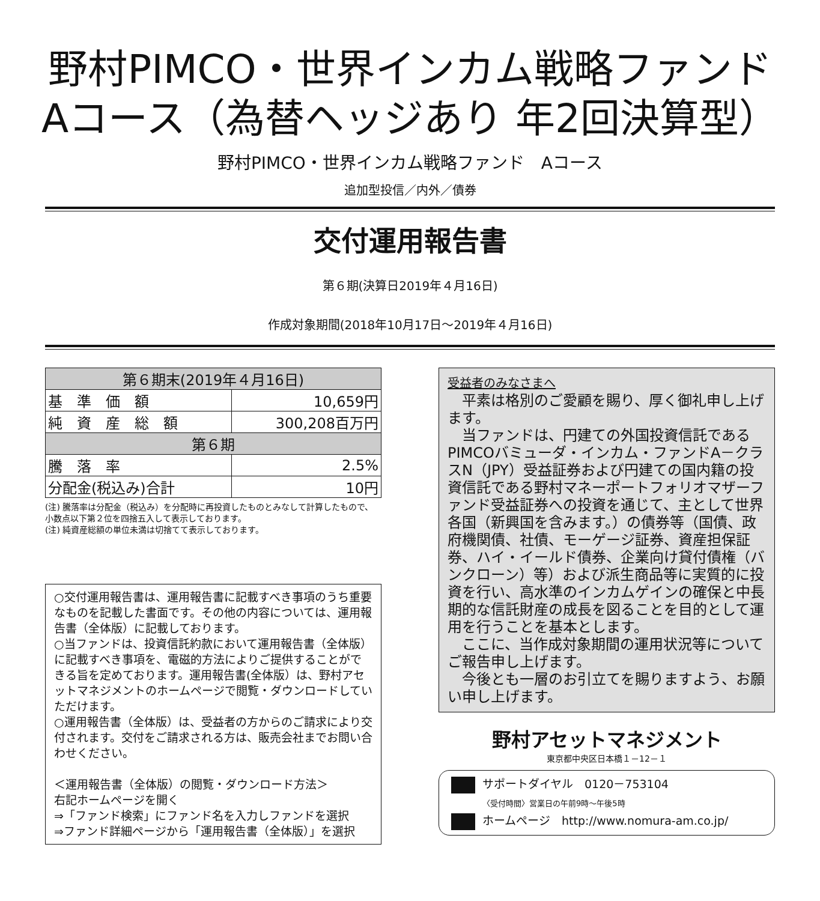野村PIMCO・世界インカム戦略ファンド
Aコース（為替ヘッジあり 年2回決算型）
野村PIMCO・世界インカム戦略ファンド　Aコース
追加型投信／内外／債券
交付運用報告書
第６期(決算日2019年４月16日)
作成対象期間(2018年10月17日～2019年４月16日)
| 第６期末(2019年４月16日) | |
| --- | --- |
| 基 準 価 額 | 10,659円 |
| 純 資 産 総 額 | 300,208百万円 |
| 第６期 | |
| 騰 落 率 | 2.5% |
| 分配金(税込み)合計 | 10円 |
(注) 騰落率は分配金（税込み）を分配時に再投資したものとみなして計算したもので、小数点以下第２位を四捨五入して表示しております。
(注) 純資産総額の単位未満は切捨てて表示しております。
○交付運用報告書は、運用報告書に記載すべき事項のうち重要なものを記載した書面です。その他の内容については、運用報告書（全体版）に記載しております。
○当ファンドは、投資信託約款において運用報告書（全体版）に記載すべき事項を、電磁的方法によりご提供することができる旨を定めております。運用報告書(全体版）は、野村アセットマネジメントのホームページで閲覧・ダウンロードしていただけます。
○運用報告書（全体版）は、受益者の方からのご請求により交付されます。交付をご請求される方は、販売会社までお問い合わせください。
＜運用報告書（全体版）の閲覧・ダウンロード方法＞
右記ホームページを開く
⇒「ファンド検索」にファンド名を入力しファンドを選択
⇒ファンド詳細ページから「運用報告書（全体版）」を選択
受益者のみなさまへ
　平素は格別のご愛顧を賜り、厚く御礼申し上げます。
　当ファンドは、円建ての外国投資信託であるPIMCOバミューダ・インカム・ファンドA－クラスN（JPY）受益証券および円建ての国内籍の投資信託である野村マネーポートフォリオマザーファンド受益証券への投資を通じて、主として世界各国（新興国を含みます。）の債券等（国債、政府機関債、社債、モーゲージ証券、資産担保証券、ハイ・イールド債券、企業向け貸付債権（バンクローン）等）および派生商品等に実質的に投資を行い、高水準のインカムゲインの確保と中長期的な信託財産の成長を図ることを目的として運用を行うことを基本とします。
　ここに、当作成対象期間の運用状況等についてご報告申し上げます。
　今後とも一層のお引立てを賜りますよう、お願い申し上げます。
野村アセットマネジメント
東京都中央区日本橋１－12－１
サポートダイヤル　0120－753104
〈受付時間〉営業日の午前9時～午後5時
ホームページ　http://www.nomura-am.co.jp/